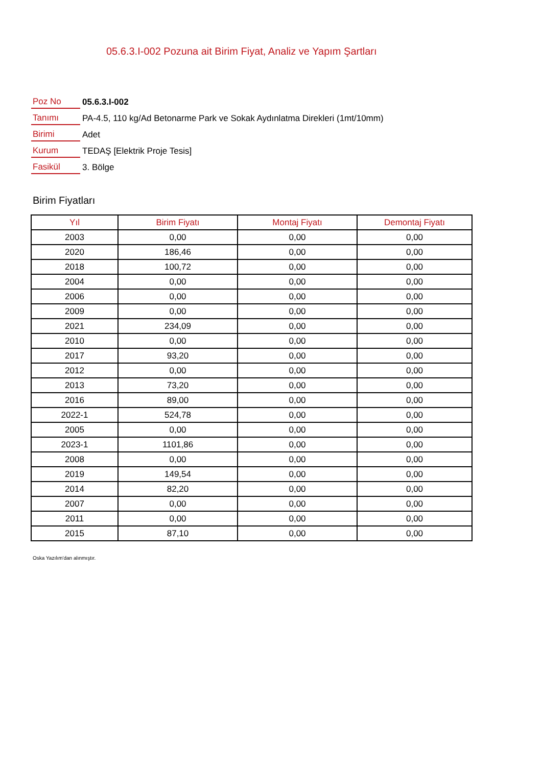05.6.3.I-002 Pozuna ait Birim Fiyat, Analiz ve Yapım Şartları
| Poz No | 05.6.3.I-002 |
| Tanımı | PA-4.5, 110 kg/Ad Betonarme Park ve Sokak Aydınlatma Direkleri (1mt/10mm) |
| Birimi | Adet |
| Kurum | TEDAŞ [Elektrik Proje Tesis] |
| Fasikül | 3. Bölge |
Birim Fiyatları
| Yıl | Birim Fiyatı | Montaj Fiyatı | Demontaj Fiyatı |
| --- | --- | --- | --- |
| 2003 | 0,00 | 0,00 | 0,00 |
| 2020 | 186,46 | 0,00 | 0,00 |
| 2018 | 100,72 | 0,00 | 0,00 |
| 2004 | 0,00 | 0,00 | 0,00 |
| 2006 | 0,00 | 0,00 | 0,00 |
| 2009 | 0,00 | 0,00 | 0,00 |
| 2021 | 234,09 | 0,00 | 0,00 |
| 2010 | 0,00 | 0,00 | 0,00 |
| 2017 | 93,20 | 0,00 | 0,00 |
| 2012 | 0,00 | 0,00 | 0,00 |
| 2013 | 73,20 | 0,00 | 0,00 |
| 2016 | 89,00 | 0,00 | 0,00 |
| 2022-1 | 524,78 | 0,00 | 0,00 |
| 2005 | 0,00 | 0,00 | 0,00 |
| 2023-1 | 1101,86 | 0,00 | 0,00 |
| 2008 | 0,00 | 0,00 | 0,00 |
| 2019 | 149,54 | 0,00 | 0,00 |
| 2014 | 82,20 | 0,00 | 0,00 |
| 2007 | 0,00 | 0,00 | 0,00 |
| 2011 | 0,00 | 0,00 | 0,00 |
| 2015 | 87,10 | 0,00 | 0,00 |
Oska Yazılım'dan alınmıştır.